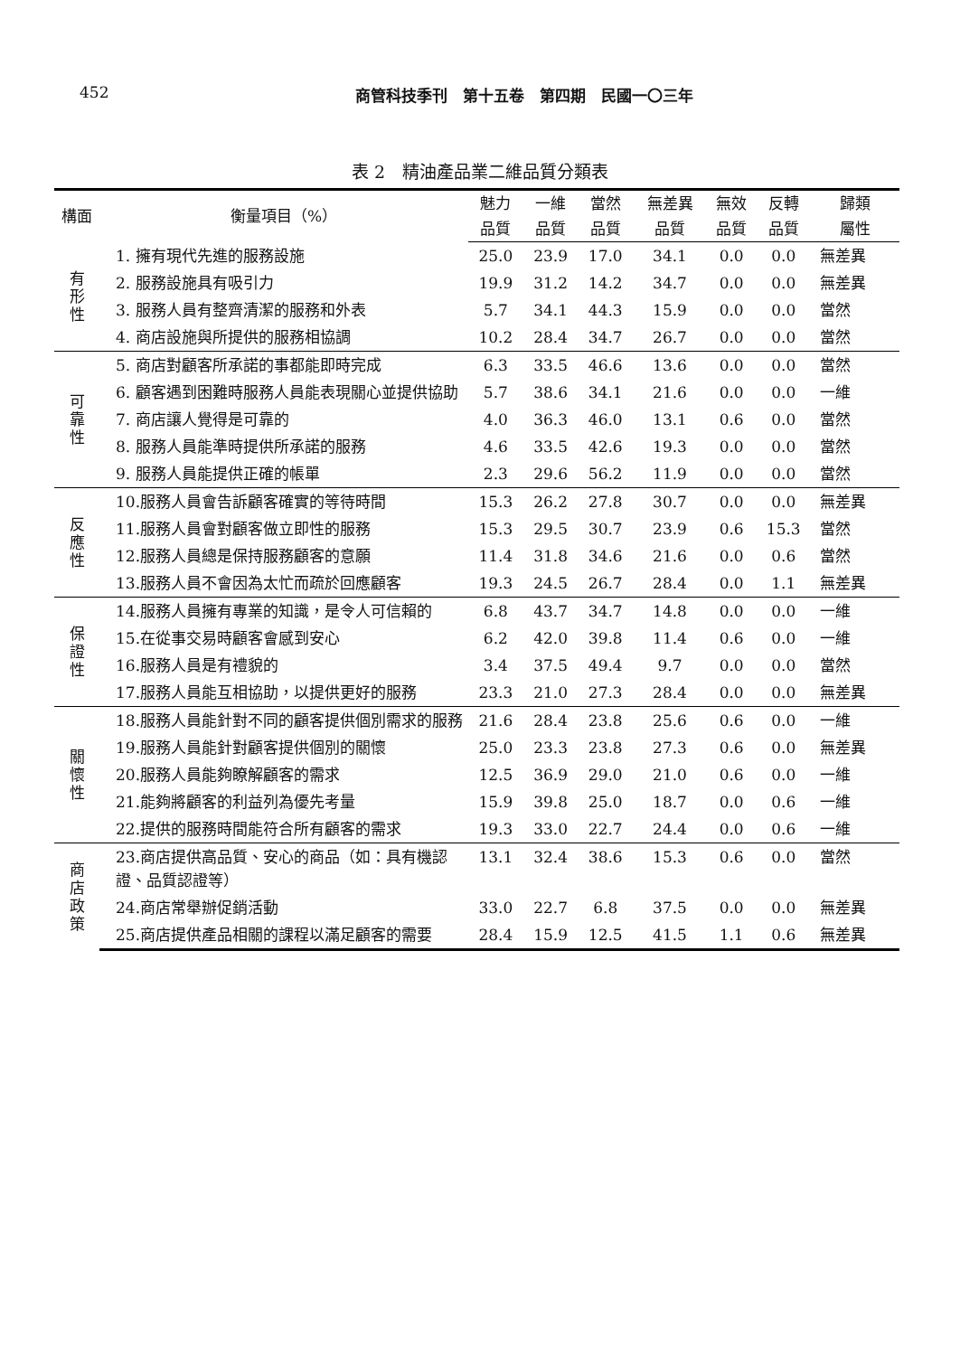452 商管科技季刊　第十五卷　第四期　民國一〇三年
表 2　精油產品業二維品質分類表
| 構面 | 衡量項目（%） | 魅力 | 一維 | 當然 | 無差異 | 無效 | 反轉 | 歸類 |
| --- | --- | --- | --- | --- | --- | --- | --- | --- |
| | | 品質 | 品質 | 品質 | 品質 | 品質 | 品質 | 屬性 |
| 有 形 性 | 1. 擁有現代先進的服務設施 | 25.0 | 23.9 | 17.0 | 34.1 | 0.0 | 0.0 | 無差異 |
| | 2. 服務設施具有吸引力 | 19.9 | 31.2 | 14.2 | 34.7 | 0.0 | 0.0 | 無差異 |
| | 3. 服務人員有整齊清潔的服務和外表 | 5.7 | 34.1 | 44.3 | 15.9 | 0.0 | 0.0 | 當然 |
| | 4. 商店設施與所提供的服務相協調 | 10.2 | 28.4 | 34.7 | 26.7 | 0.0 | 0.0 | 當然 |
| 可 靠 性 | 5. 商店對顧客所承諾的事都能即時完成 | 6.3 | 33.5 | 46.6 | 13.6 | 0.0 | 0.0 | 當然 |
| | 6. 顧客遇到困難時服務人員能表現關心並提供協助 | 5.7 | 38.6 | 34.1 | 21.6 | 0.0 | 0.0 | 一維 |
| | 7. 商店讓人覺得是可靠的 | 4.0 | 36.3 | 46.0 | 13.1 | 0.6 | 0.0 | 當然 |
| | 8. 服務人員能準時提供所承諾的服務 | 4.6 | 33.5 | 42.6 | 19.3 | 0.0 | 0.0 | 當然 |
| | 9. 服務人員能提供正確的帳單 | 2.3 | 29.6 | 56.2 | 11.9 | 0.0 | 0.0 | 當然 |
| 反 應 性 | 10.服務人員會告訴顧客確實的等待時間 | 15.3 | 26.2 | 27.8 | 30.7 | 0.0 | 0.0 | 無差異 |
| | 11.服務人員會對顧客做立即性的服務 | 15.3 | 29.5 | 30.7 | 23.9 | 0.6 | 15.3 | 當然 |
| | 12.服務人員總是保持服務顧客的意願 | 11.4 | 31.8 | 34.6 | 21.6 | 0.0 | 0.6 | 當然 |
| | 13.服務人員不會因為太忙而疏於回應顧客 | 19.3 | 24.5 | 26.7 | 28.4 | 0.0 | 1.1 | 無差異 |
| 保 證 性 | 14.服務人員擁有專業的知識，是令人可信賴的 | 6.8 | 43.7 | 34.7 | 14.8 | 0.0 | 0.0 | 一維 |
| | 15.在從事交易時顧客會感到安心 | 6.2 | 42.0 | 39.8 | 11.4 | 0.6 | 0.0 | 一維 |
| | 16.服務人員是有禮貌的 | 3.4 | 37.5 | 49.4 | 9.7 | 0.0 | 0.0 | 當然 |
| | 17.服務人員能互相協助，以提供更好的服務 | 23.3 | 21.0 | 27.3 | 28.4 | 0.0 | 0.0 | 無差異 |
| 關 懷 性 | 18.服務人員能針對不同的顧客提供個別需求的服務 | 21.6 | 28.4 | 23.8 | 25.6 | 0.6 | 0.0 | 一維 |
| | 19.服務人員能針對顧客提供個別的關懷 | 25.0 | 23.3 | 23.8 | 27.3 | 0.6 | 0.0 | 無差異 |
| | 20.服務人員能夠瞭解顧客的需求 | 12.5 | 36.9 | 29.0 | 21.0 | 0.6 | 0.0 | 一維 |
| | 21.能夠將顧客的利益列為優先考量 | 15.9 | 39.8 | 25.0 | 18.7 | 0.0 | 0.6 | 一維 |
| | 22.提供的服務時間能符合所有顧客的需求 | 19.3 | 33.0 | 22.7 | 24.4 | 0.0 | 0.6 | 一維 |
| 商 店 政 策 | 23.商店提供高品質、安心的商品（如：具有機認證、品質認證等） | 13.1 | 32.4 | 38.6 | 15.3 | 0.6 | 0.0 | 當然 |
| | 24.商店常舉辦促銷活動 | 33.0 | 22.7 | 6.8 | 37.5 | 0.0 | 0.0 | 無差異 |
| | 25.商店提供產品相關的課程以滿足顧客的需要 | 28.4 | 15.9 | 12.5 | 41.5 | 1.1 | 0.6 | 無差異 |